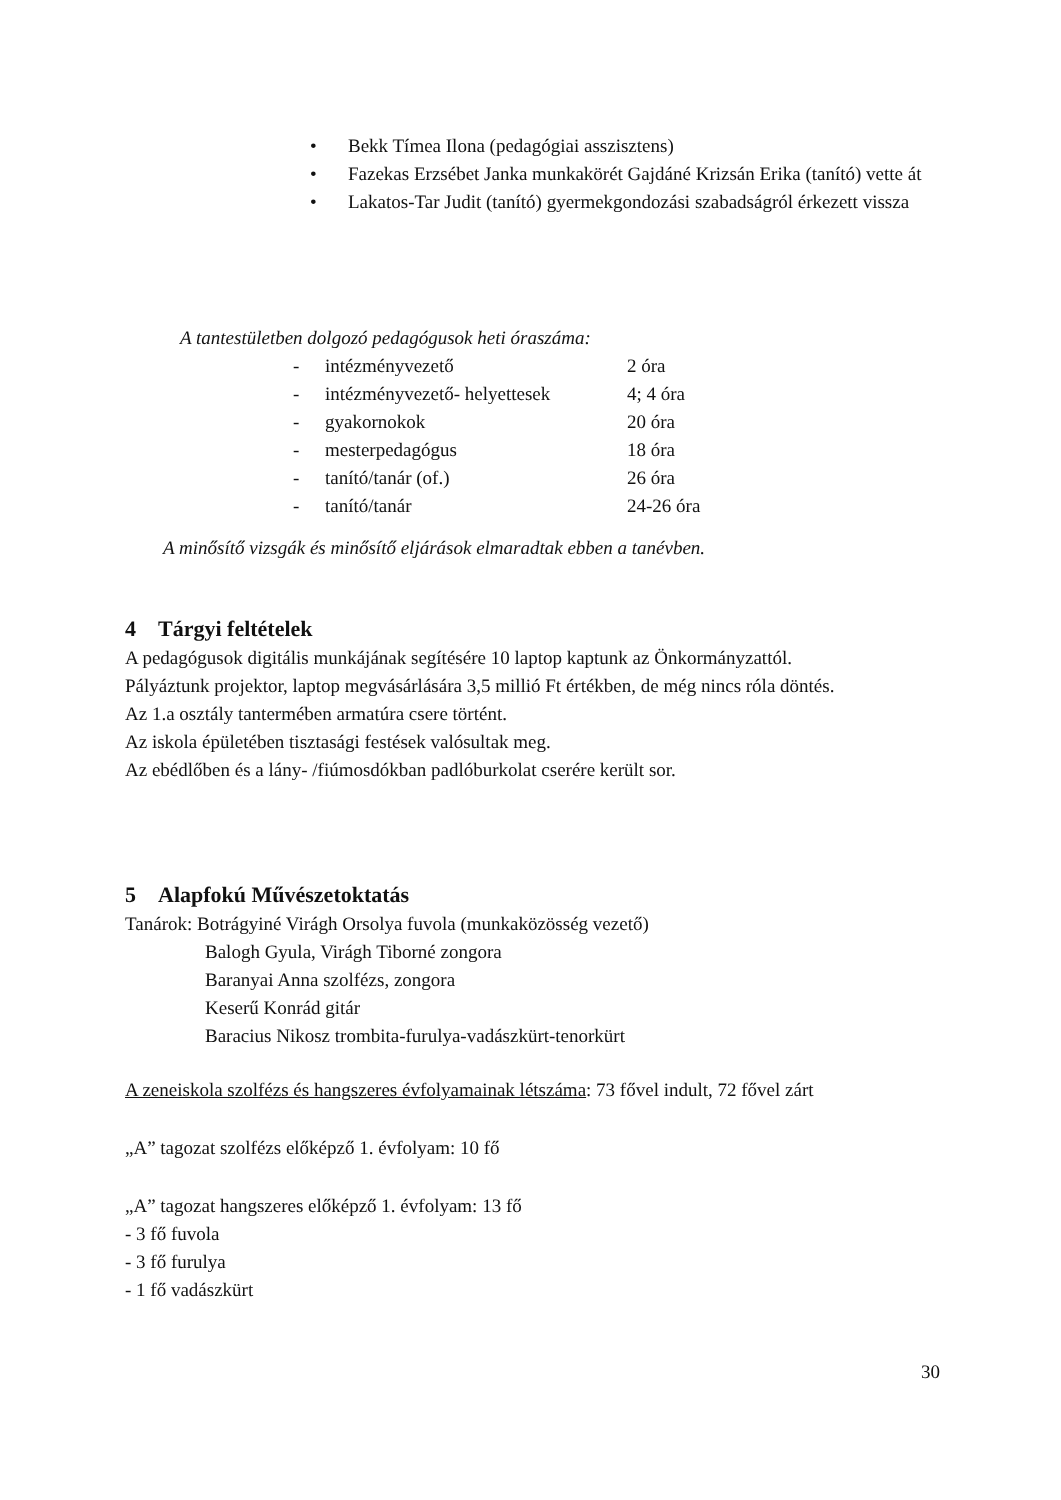• Bekk Tímea Ilona (pedagógiai asszisztens)
• Fazekas Erzsébet Janka munkakörét Gajdáné Krizsán Erika (tanító) vette át
• Lakatos-Tar Judit (tanító) gyermekgondozási szabadságról érkezett vissza
A tantestületben dolgozó pedagógusok heti óraszáma:
| - | intézményvezető | 2 óra |
| - | intézményvezető- helyettesek | 4; 4 óra |
| - | gyakornokok | 20 óra |
| - | mesterpedagógus | 18 óra |
| - | tanító/tanár (of.) | 26 óra |
| - | tanító/tanár | 24-26 óra |
A minősítő vizsgák és minősítő eljárások elmaradtak ebben a tanévben.
4 Tárgyi feltételek
A pedagógusok digitális munkájának segítésére 10 laptop kaptunk az Önkormányzattól.
Pályáztunk projektor, laptop megvásárlására 3,5 millió Ft értékben, de még nincs róla döntés.
Az 1.a osztály tantermében armatúra csere történt.
Az iskola épületében tisztasági festések valósultak meg.
Az ebédlőben és a lány- /fiúmosdókban padlóburkolat cserére került sor.
5 Alapfokú Művészetoktatás
Tanárok: Botrágyiné Virágh Orsolya fuvola (munkaközösség vezető)
Balogh Gyula, Virágh Tiborné zongora
Baranyai Anna szolfézs, zongora
Keserű Konrád gitár
Baracius Nikosz trombita-furulya-vadászkürt-tenorkürt
A zeneiskola szolfézs és hangszeres évfolyamainak létszáma: 73 fővel indult, 72 fővel zárt
„A” tagozat szolfézs előképző 1. évfolyam: 10 fő
„A” tagozat hangszeres előképző 1. évfolyam: 13 fő
- 3 fő fuvola
- 3 fő furulya
- 1 fő vadászkürt
30